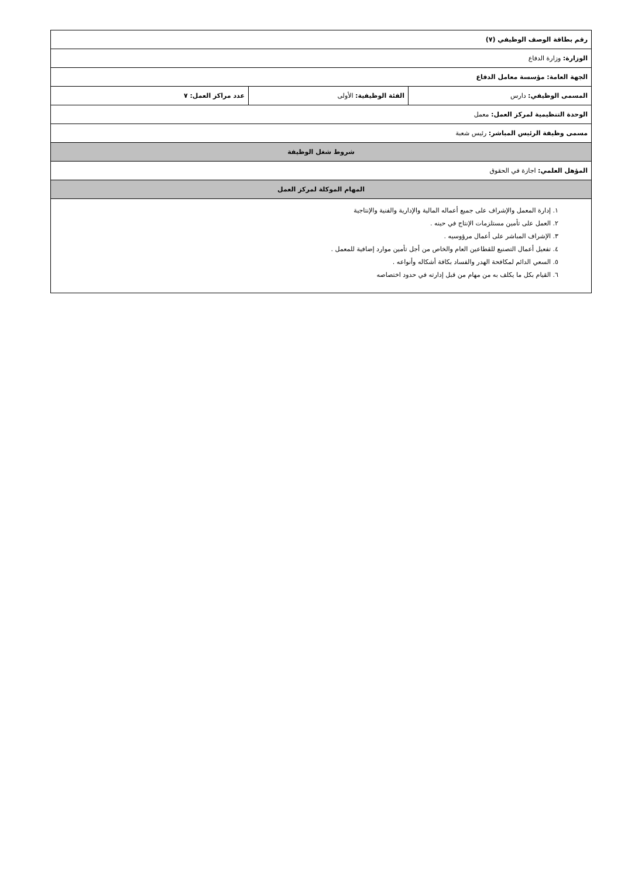| رقم بطاقة الوصف الوظيفي (٧) | | |
| الوزارة: وزارة الدفاع | | |
| الجهة العامة: مؤسسة معامل الدفاع | | |
| المسمى الوظيفي: دارس | الفئة الوظيفية: الأولى | عدد مراكز العمل: ٧ |
| الوحدة التنظيمية لمركز العمل: معمل | | |
| مسمى وظيفة الرئيس المباشر: رئيس شعبة | | |
| شروط شغل الوظيفة | | |
| المؤهل العلمي: اجازة في الحقوق | | |
| المهام الموكلة لمركز العمل | | |
| ١. إدارة المعمل والإشراف على جميع أعماله المالية والإدارية والفنية والإنتاجية ٢. العمل على تأمين مستلزمات الإنتاج في حينه . ٣. الإشراف المباشر على أعمال مرؤوسيه . ٤. تفعيل أعمال التصنيع للقطاعين العام والخاص من أجل تأمين موارد إضافية للمعمل . ٥. السعي الدائم لمكافحة الهدر والفساد بكافة أشكاله وأنواعه . ٦. القيام بكل ما يكلف به من مهام من قبل إدارته في حدود اختصاصه | | |